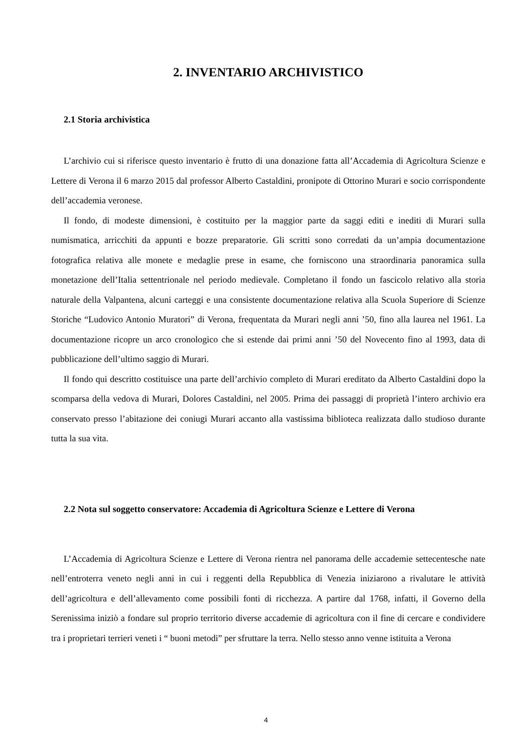2. INVENTARIO ARCHIVISTICO
2.1 Storia archivistica
L’archivio cui si riferisce questo inventario è frutto di una donazione fatta all’Accademia di Agricoltura Scienze e Lettere di Verona il 6 marzo 2015 dal professor Alberto Castaldini, pronipote di Ottorino Murari e socio corrispondente dell’accademia veronese.
Il fondo, di modeste dimensioni, è costituito per la maggior parte da saggi editi e inediti di Murari sulla numismatica, arricchiti da appunti e bozze preparatorie. Gli scritti sono corredati da un’ampia documentazione fotografica relativa alle monete e medaglie prese in esame, che forniscono una straordinaria panoramica sulla monetazione dell’Italia settentrionale nel periodo medievale. Completano il fondo un fascicolo relativo alla storia naturale della Valpantena, alcuni carteggi e una consistente documentazione relativa alla Scuola Superiore di Scienze Storiche “Ludovico Antonio Muratori” di Verona, frequentata da Murari negli anni ’50, fino alla laurea nel 1961. La documentazione ricopre un arco cronologico che si estende dai primi anni ’50 del Novecento fino al 1993, data di pubblicazione dell’ultimo saggio di Murari.
Il fondo qui descritto costituisce una parte dell’archivio completo di Murari ereditato da Alberto Castaldini dopo la scomparsa della vedova di Murari, Dolores Castaldini, nel 2005. Prima dei passaggi di proprietà l’intero archivio era conservato presso l’abitazione dei coniugi Murari accanto alla vastissima biblioteca realizzata dallo studioso durante tutta la sua vita.
2.2 Nota sul soggetto conservatore: Accademia di Agricoltura Scienze e Lettere di Verona
L’Accademia di Agricoltura Scienze e Lettere di Verona rientra nel panorama delle accademie settecentesche nate nell’entroterra veneto negli anni in cui i reggenti della Repubblica di Venezia iniziarono a rivalutare le attività dell’agricoltura e dell’allevamento come possibili fonti di ricchezza. A partire dal 1768, infatti, il Governo della Serenissima iniziò a fondare sul proprio territorio diverse accademie di agricoltura con il fine di cercare e condividere tra i proprietari terrieri veneti i “ buoni metodi” per sfruttare la terra. Nello stesso anno venne istituita a Verona
4